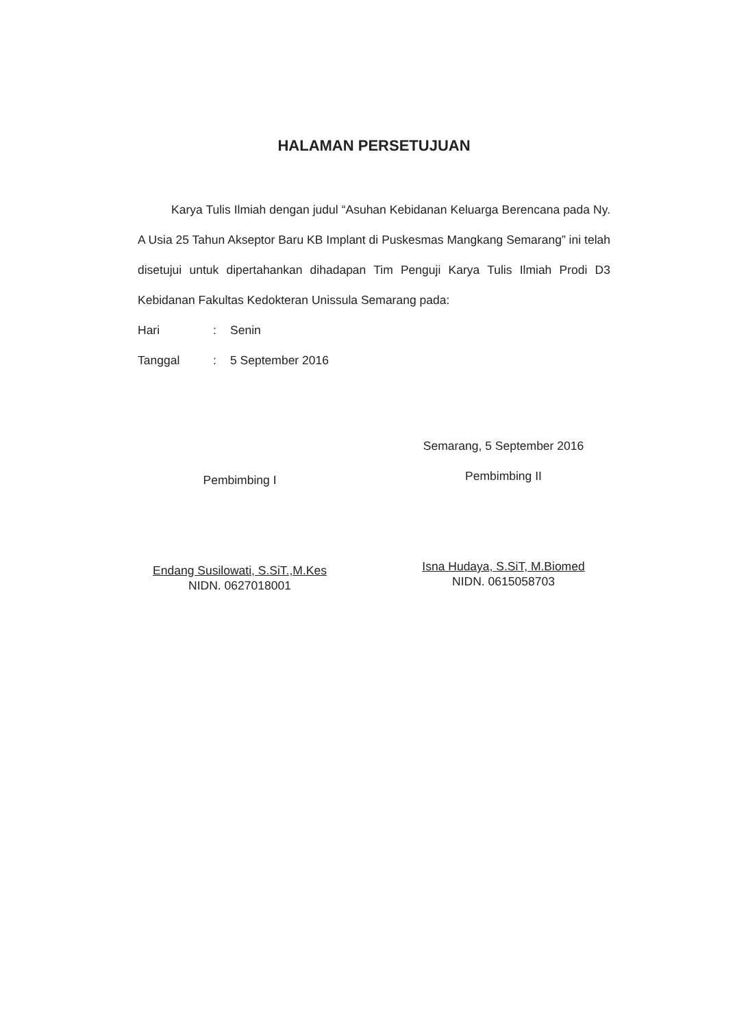HALAMAN PERSETUJUAN
Karya Tulis Ilmiah dengan judul “Asuhan Kebidanan Keluarga Berencana pada Ny. A Usia 25 Tahun Akseptor Baru KB Implant di Puskesmas Mangkang Semarang” ini telah disetujui untuk dipertahankan dihadapan Tim Penguji Karya Tulis Ilmiah Prodi D3 Kebidanan Fakultas Kedokteran Unissula Semarang pada:
Hari: Senin
Tanggal: 5 September 2016
Pembimbing I
Endang Susilowati, S.SiT.,M.Kes
NIDN. 0627018001
Semarang, 5 September 2016
Pembimbing II
Isna Hudaya, S.SiT, M.Biomed
NIDN. 0615058703